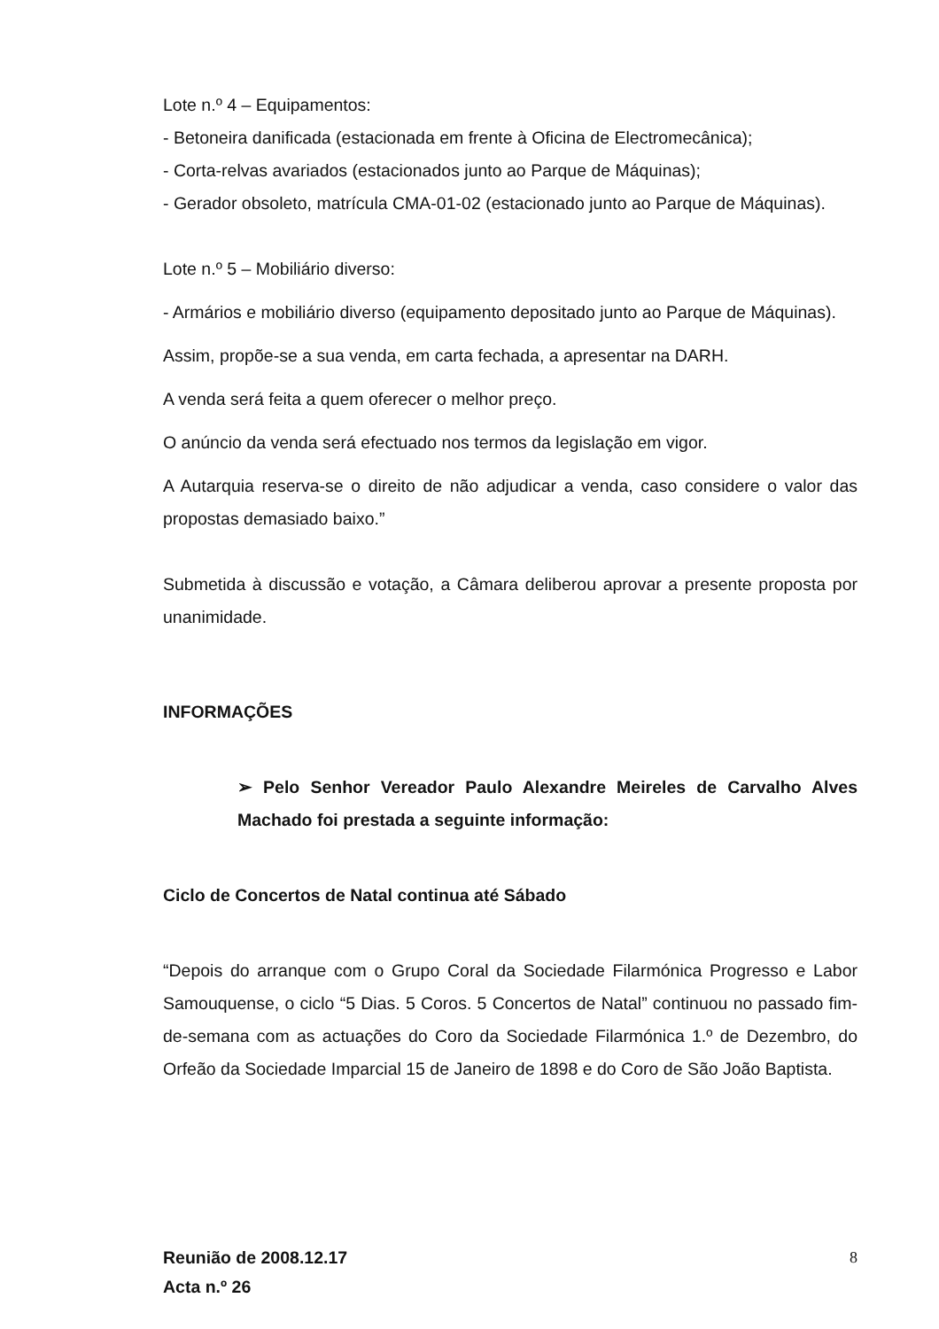Lote n.º 4 – Equipamentos:
- Betoneira danificada (estacionada em frente à Oficina de Electromecânica);
- Corta-relvas avariados (estacionados junto ao Parque de Máquinas);
- Gerador obsoleto, matrícula CMA-01-02 (estacionado junto ao Parque de Máquinas).
Lote n.º 5 – Mobiliário diverso:
- Armários e mobiliário diverso (equipamento depositado junto ao Parque de Máquinas).
Assim, propõe-se a sua venda, em carta fechada, a apresentar na DARH.
A venda será feita a quem oferecer o melhor preço.
O anúncio da venda será efectuado nos termos da legislação em vigor.
A Autarquia reserva-se o direito de não adjudicar a venda, caso considere o valor das propostas demasiado baixo.”
Submetida à discussão e votação, a Câmara deliberou aprovar a presente proposta por unanimidade.
INFORMAÇÕES
➢ Pelo Senhor Vereador Paulo Alexandre Meireles de Carvalho Alves Machado foi prestada a seguinte informação:
Ciclo de Concertos de Natal continua até Sábado
“Depois do arranque com o Grupo Coral da Sociedade Filarmónica Progresso e Labor Samouquense, o ciclo “5 Dias. 5 Coros. 5 Concertos de Natal” continuou no passado fim-de-semana com as actuações do Coro da Sociedade Filarmónica 1.º de Dezembro, do Orfeão da Sociedade Imparcial 15 de Janeiro de 1898 e do Coro de São João Baptista.
Reunião de 2008.12.17
Acta n.º 26
8